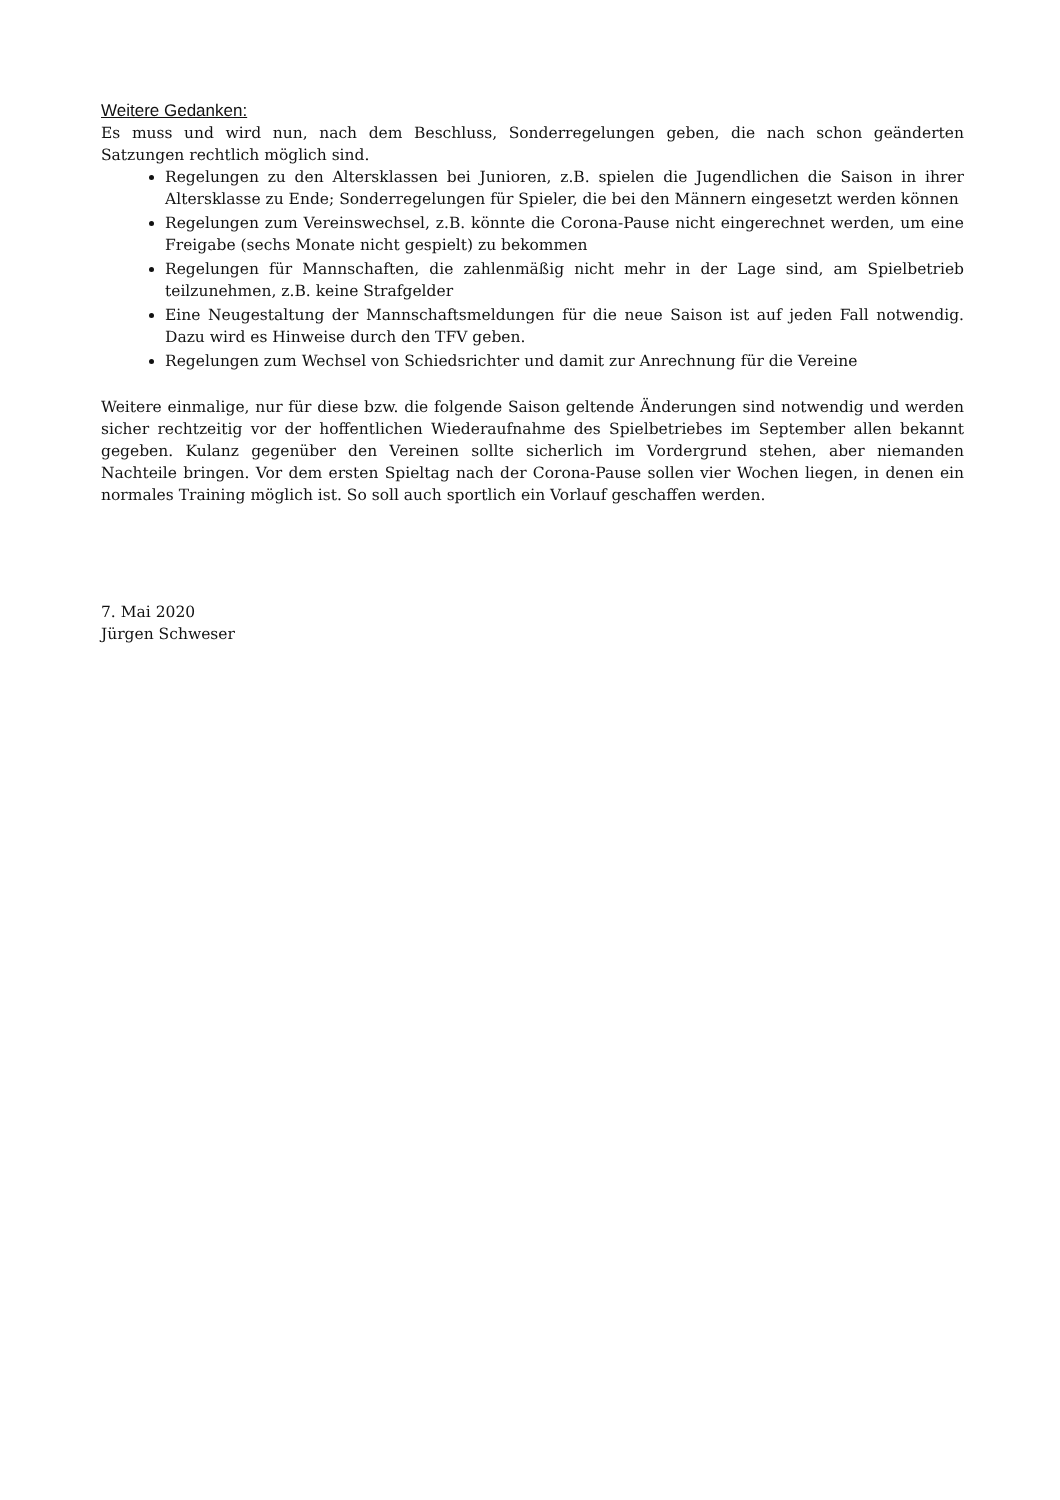Weitere Gedanken:
Es muss und wird nun, nach dem Beschluss, Sonderregelungen geben, die nach schon geänderten Satzungen rechtlich möglich sind.
Regelungen zu den Altersklassen bei Junioren, z.B. spielen die Jugendlichen die Saison in ihrer Altersklasse zu Ende; Sonderregelungen für Spieler, die bei den Männern eingesetzt werden können
Regelungen zum Vereinswechsel, z.B. könnte die Corona-Pause nicht eingerechnet werden, um eine Freigabe (sechs Monate nicht gespielt) zu bekommen
Regelungen für Mannschaften, die zahlenmäßig nicht mehr in der Lage sind, am Spielbetrieb teilzunehmen, z.B. keine Strafgelder
Eine Neugestaltung der Mannschaftsmeldungen für die neue Saison ist auf jeden Fall notwendig. Dazu wird es Hinweise durch den TFV geben.
Regelungen zum Wechsel von Schiedsrichter und damit zur Anrechnung für die Vereine
Weitere einmalige, nur für diese bzw. die folgende Saison geltende Änderungen sind notwendig und werden sicher rechtzeitig vor der hoffentlichen Wiederaufnahme des Spielbetriebes im September allen bekannt gegeben. Kulanz gegenüber den Vereinen sollte sicherlich im Vordergrund stehen, aber niemanden Nachteile bringen. Vor dem ersten Spieltag nach der Corona-Pause sollen vier Wochen liegen, in denen ein normales Training möglich ist. So soll auch sportlich ein Vorlauf geschaffen werden.
7. Mai 2020
Jürgen Schweser